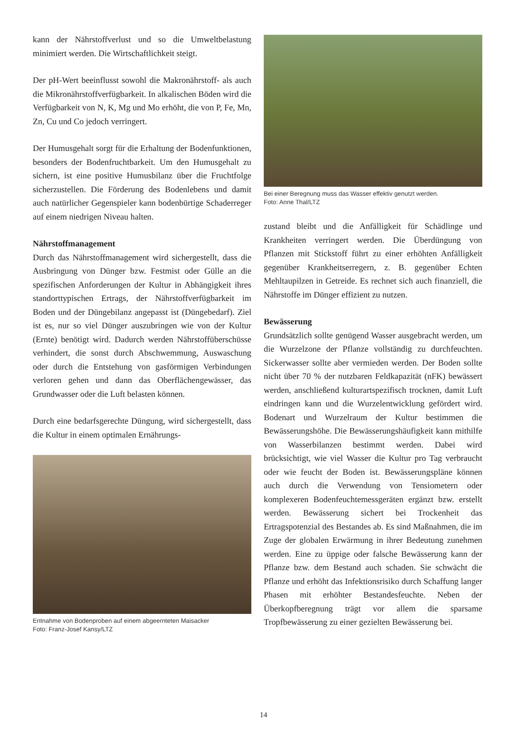kann der Nährstoffverlust und so die Umweltbelastung minimiert werden. Die Wirtschaftlichkeit steigt.
Der pH-Wert beeinflusst sowohl die Makronährstoff- als auch die Mikronährstoffverfügbarkeit. In alkalischen Böden wird die Verfügbarkeit von N, K, Mg und Mo erhöht, die von P, Fe, Mn, Zn, Cu und Co jedoch verringert.
Der Humusgehalt sorgt für die Erhaltung der Bodenfunktionen, besonders der Bodenfruchtbarkeit. Um den Humusgehalt zu sichern, ist eine positive Humusbilanz über die Fruchtfolge sicherzustellen. Die Förderung des Bodenlebens und damit auch natürlicher Gegenspieler kann bodenbürtige Schaderreger auf einem niedrigen Niveau halten.
Nährstoffmanagement
Durch das Nährstoffmanagement wird sichergestellt, dass die Ausbringung von Dünger bzw. Festmist oder Gülle an die spezifischen Anforderungen der Kultur in Abhängigkeit ihres standorttypischen Ertrags, der Nährstoffverfügbarkeit im Boden und der Düngebilanz angepasst ist (Düngebedarf). Ziel ist es, nur so viel Dünger auszubringen wie von der Kultur (Ernte) benötigt wird. Dadurch werden Nährstoffüberschüsse verhindert, die sonst durch Abschwemmung, Auswaschung oder durch die Entstehung von gasförmigen Verbindungen verloren gehen und dann das Oberflächengewässer, das Grundwasser oder die Luft belasten können.
Durch eine bedarfsgerechte Düngung, wird sichergestellt, dass die Kultur in einem optimalen Ernährungs-
Entnahme von Bodenproben auf einem abgeernteten Maisacker
Foto: Franz-Josef Kansy/LTZ
Bei einer Beregnung muss das Wasser effektiv genutzt werden.
Foto: Anne Thal/LTZ
zustand bleibt und die Anfälligkeit für Schädlinge und Krankheiten verringert werden. Die Überdüngung von Pflanzen mit Stickstoff führt zu einer erhöhten Anfälligkeit gegenüber Krankheitserregern, z. B. gegenüber Echten Mehltaupilzen in Getreide. Es rechnet sich auch finanziell, die Nährstoffe im Dünger effizient zu nutzen.
Bewässerung
Grundsätzlich sollte genügend Wasser ausgebracht werden, um die Wurzelzone der Pflanze vollständig zu durchfeuchten. Sickerwasser sollte aber vermieden werden. Der Boden sollte nicht über 70 % der nutzbaren Feldkapazität (nFK) bewässert werden, anschließend kulturartspezifisch trocknen, damit Luft eindringen kann und die Wurzelentwicklung gefördert wird. Bodenart und Wurzelraum der Kultur bestimmen die Bewässerungshöhe. Die Bewässerungshäufigkeit kann mithilfe von Wasserbilanzen bestimmt werden. Dabei wird brücksichtigt, wie viel Wasser die Kultur pro Tag verbraucht oder wie feucht der Boden ist. Bewässerungspläne können auch durch die Verwendung von Tensiometern oder komplexeren Bodenfeuchtemessgeräten ergänzt bzw. erstellt werden. Bewässerung sichert bei Trockenheit das Ertragspotenzial des Bestandes ab. Es sind Maßnahmen, die im Zuge der globalen Erwärmung in ihrer Bedeutung zunehmen werden. Eine zu üppige oder falsche Bewässerung kann der Pflanze bzw. dem Bestand auch schaden. Sie schwächt die Pflanze und erhöht das Infektionsrisiko durch Schaffung langer Phasen mit erhöhter Bestandesfeuchte. Neben der Überkopfberegnung trägt vor allem die sparsame Tropfbewässerung zu einer gezielten Bewässerung bei.
14